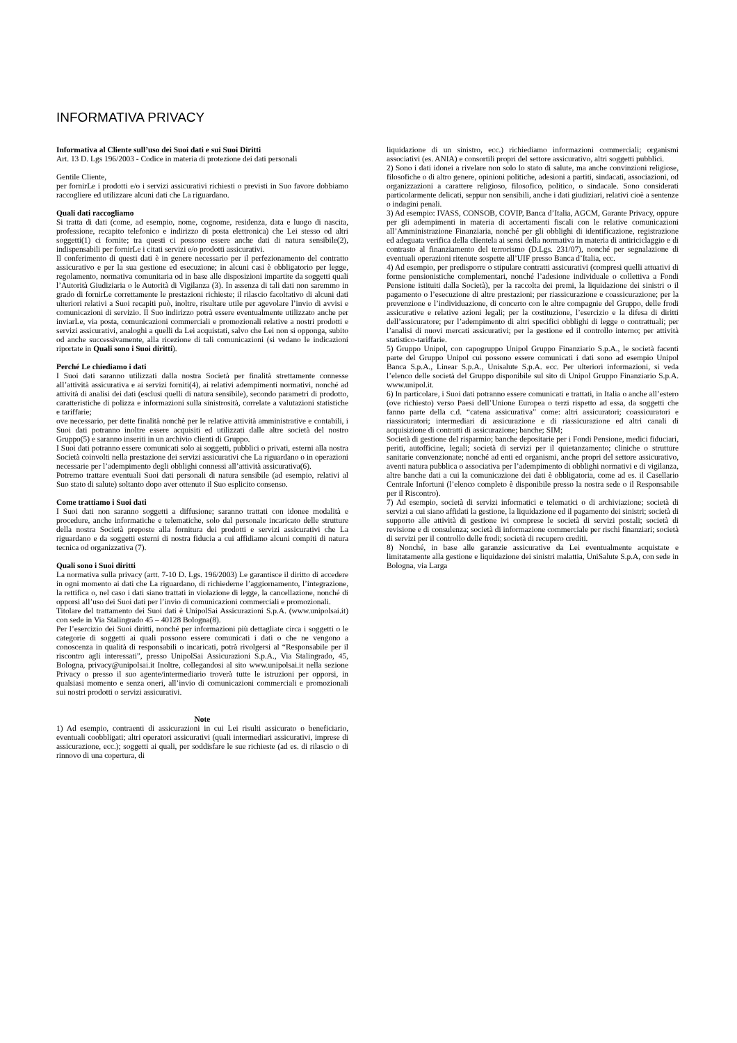INFORMATIVA PRIVACY
Informativa al Cliente sull’uso dei Suoi dati e sui Suoi Diritti
Art. 13 D. Lgs 196/2003 - Codice in materia di protezione dei dati personali
Gentile Cliente,
per fornirLe i prodotti e/o i servizi assicurativi richiesti o previsti in Suo favore dobbiamo raccogliere ed utilizzare alcuni dati che La riguardano.
Quali dati raccogliamo
Si tratta di dati (come, ad esempio, nome, cognome, residenza, data e luogo di nascita, professione, recapito telefonico e indirizzo di posta elettronica) che Lei stesso od altri soggetti(1) ci fornite; tra questi ci possono essere anche dati di natura sensibile(2), indispensabili per fornirLe i citati servizi e/o prodotti assicurativi.
Il conferimento di questi dati è in genere necessario per il perfezionamento del contratto assicurativo e per la sua gestione ed esecuzione; in alcuni casi è obbligatorio per legge, regolamento, normativa comunitaria od in base alle disposizioni impartite da soggetti quali l’Autorità Giudiziaria o le Autorità di Vigilanza (3). In assenza di tali dati non saremmo in grado di fornirLe correttamente le prestazioni richieste; il rilascio facoltativo di alcuni dati ulteriori relativi a Suoi recapiti può, inoltre, risultare utile per agevolare l’invio di avvisi e comunicazioni di servizio. Il Suo indirizzo potrà essere eventualmente utilizzato anche per inviarLe, via posta, comunicazioni commerciali e promozionali relative a nostri prodotti e servizi assicurativi, analoghi a quelli da Lei acquistati, salvo che Lei non si opponga, subito od anche successivamente, alla ricezione di tali comunicazioni (si vedano le indicazioni riportate in Quali sono i Suoi diritti).
Perché Le chiediamo i dati
I Suoi dati saranno utilizzati dalla nostra Società per finalità strettamente connesse all’attività assicurativa e ai servizi forniti(4), ai relativi adempimenti normativi, nonché ad attività di analisi dei dati (esclusi quelli di natura sensibile), secondo parametri di prodotto, caratteristiche di polizza e informazioni sulla sinistrosità, correlate a valutazioni statistiche e tariffarie;
ove necessario, per dette finalità nonchè per le relative attività amministrative e contabili, i Suoi dati potranno inoltre essere acquisiti ed utilizzati dalle altre società del nostro Gruppo(5) e saranno inseriti in un archivio clienti di Gruppo.
I Suoi dati potranno essere comunicati solo ai soggetti, pubblici o privati, esterni alla nostra Società coinvolti nella prestazione dei servizi assicurativi che La riguardano o in operazioni necessarie per l’adempimento degli obblighi connessi all’attività assicurativa(6).
Potremo trattare eventuali Suoi dati personali di natura sensibile (ad esempio, relativi al Suo stato di salute) soltanto dopo aver ottenuto il Suo esplicito consenso.
Come trattiamo i Suoi dati
I Suoi dati non saranno soggetti a diffusione; saranno trattati con idonee modalità e procedure, anche informatiche e telematiche, solo dal personale incaricato delle strutture della nostra Società preposte alla fornitura dei prodotti e servizi assicurativi che La riguardano e da soggetti esterni di nostra fiducia a cui affidiamo alcuni compiti di natura tecnica od organizzativa (7).
Quali sono i Suoi diritti
La normativa sulla privacy (artt. 7-10 D. Lgs. 196/2003) Le garantisce il diritto di accedere in ogni momento ai dati che La riguardano, di richiederne l’aggiornamento, l’integrazione, la rettifica o, nel caso i dati siano trattati in violazione di legge, la cancellazione, nonché di opporsi all’uso dei Suoi dati per l’invio di comunicazioni commerciali e promozionali.
Titolare del trattamento dei Suoi dati è UnipolSai Assicurazioni S.p.A. (www.unipolsai.it) con sede in Via Stalingrado 45 – 40128 Bologna(8).
Per l’esercizio dei Suoi diritti, nonché per informazioni più dettagliate circa i soggetti o le categorie di soggetti ai quali possono essere comunicati i dati o che ne vengono a conoscenza in qualità di responsabili o incaricati, potrà rivolgersi al “Responsabile per il riscontro agli interessati”, presso UnipolSai Assicurazioni S.p.A., Via Stalingrado, 45, Bologna, privacy@unipolsai.it Inoltre, collegandosi al sito www.unipolsai.it nella sezione Privacy o presso il suo agente/intermediario troverà tutte le istruzioni per opporsi, in qualsiasi momento e senza oneri, all’invio di comunicazioni commerciali e promozionali sui nostri prodotti o servizi assicurativi.
Note
1) Ad esempio, contraenti di assicurazioni in cui Lei risulti assicurato o beneficiario, eventuali coobbligati; altri operatori assicurativi (quali intermediari assicurativi, imprese di assicurazione, ecc.); soggetti ai quali, per soddisfare le sue richieste (ad es. di rilascio o di rinnovo di una copertura, di
liquidazione di un sinistro, ecc.) richiediamo informazioni commerciali; organismi associativi (es. ANIA) e consortili propri del settore assicurativo, altri soggetti pubblici.
2) Sono i dati idonei a rivelare non solo lo stato di salute, ma anche convinzioni religiose, filosofiche o di altro genere, opinioni politiche, adesioni a partiti, sindacati, associazioni, od organizzazioni a carattere religioso, filosofico, politico, o sindacale. Sono considerati particolarmente delicati, seppur non sensibili, anche i dati giudiziari, relativi cioè a sentenze o indagini penali.
3) Ad esempio: IVASS, CONSOB, COVIP, Banca d’Italia, AGCM, Garante Privacy, oppure per gli adempimenti in materia di accertamenti fiscali con le relative comunicazioni all’Amministrazione Finanziaria, nonché per gli obblighi di identificazione, registrazione ed adeguata verifica della clientela ai sensi della normativa in materia di antiriciclaggio e di contrasto al finanziamento del terrorismo (D.Lgs. 231/07), nonché per segnalazione di eventuali operazioni ritenute sospette all’UIF presso Banca d’Italia, ecc.
4) Ad esempio, per predisporre o stipulare contratti assicurativi (compresi quelli attuativi di forme pensionistiche complementari, nonché l’adesione individuale o collettiva a Fondi Pensione istituiti dalla Società), per la raccolta dei premi, la liquidazione dei sinistri o il pagamento o l’esecuzione di altre prestazioni; per riassicurazione e coassicurazione; per la prevenzione e l’individuazione, di concerto con le altre compagnie del Gruppo, delle frodi assicurative e relative azioni legali; per la costituzione, l’esercizio e la difesa di diritti dell’assicuratore; per l’adempimento di altri specifici obblighi di legge o contrattuali; per l’analisi di nuovi mercati assicurativi; per la gestione ed il controllo interno; per attività statistico-tariffarie.
5) Gruppo Unipol, con capogruppo Unipol Gruppo Finanziario S.p.A., le società facenti parte del Gruppo Unipol cui possono essere comunicati i dati sono ad esempio Unipol Banca S.p.A., Linear S.p.A., Unisalute S.p.A. ecc. Per ulteriori informazioni, si veda l’elenco delle società del Gruppo disponibile sul sito di Unipol Gruppo Finanziario S.p.A. www.unipol.it.
6) In particolare, i Suoi dati potranno essere comunicati e trattati, in Italia o anche all’estero (ove richiesto) verso Paesi dell’Unione Europea o terzi rispetto ad essa, da soggetti che fanno parte della c.d. “catena assicurativa” come: altri assicuratori; coassicuratori e riassicuratori; intermediari di assicurazione e di riassicurazione ed altri canali di acquisizione di contratti di assicurazione; banche; SIM;
Società di gestione del risparmio; banche depositarie per i Fondi Pensione, medici fiduciari, periti, autofficine, legali; società di servizi per il quietanzamento; cliniche o strutture sanitarie convenzionate; nonché ad enti ed organismi, anche propri del settore assicurativo, aventi natura pubblica o associativa per l’adempimento di obblighi normativi e di vigilanza, altre banche dati a cui la comunicazione dei dati è obbligatoria, come ad es. il Casellario Centrale Infortuni (l’elenco completo è disponibile presso la nostra sede o il Responsabile per il Riscontro).
7) Ad esempio, società di servizi informatici e telematici o di archiviazione; società di servizi a cui siano affidati la gestione, la liquidazione ed il pagamento dei sinistri; società di supporto alle attività di gestione ivi comprese le società di servizi postali; società di revisione e di consulenza; società di informazione commerciale per rischi finanziari; società di servizi per il controllo delle frodi; società di recupero crediti.
8) Nonché, in base alle garanzie assicurative da Lei eventualmente acquistate e limitatamente alla gestione e liquidazione dei sinistri malattia, UniSalute S.p.A, con sede in Bologna, via Larga